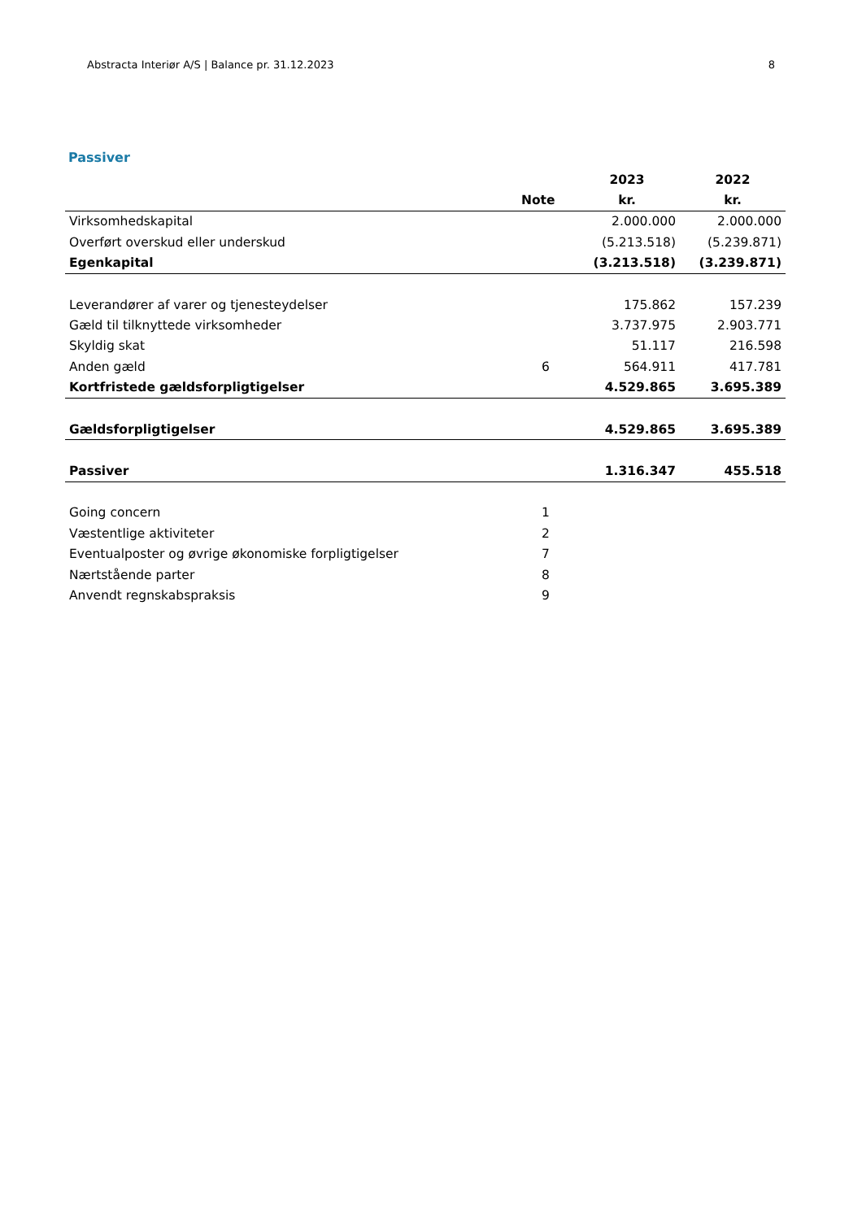Abstracta Interiør A/S | Balance pr. 31.12.2023 8
Passiver
| | | 2023 | 2022 |
| --- | --- | --- | --- |
| | Note | kr. | kr. |
| Virksomhedskapital | | 2.000.000 | 2.000.000 |
| Overført overskud eller underskud | | (5.213.518) | (5.239.871) |
| Egenkapital | | (3.213.518) | (3.239.871) |
| Leverandører af varer og tjenesteydelser | | 175.862 | 157.239 |
| Gæld til tilknyttede virksomheder | | 3.737.975 | 2.903.771 |
| Skyldig skat | | 51.117 | 216.598 |
| Anden gæld | 6 | 564.911 | 417.781 |
| Kortfristede gældsforpligtigelser | | 4.529.865 | 3.695.389 |
| Gældsforpligtigelser | | 4.529.865 | 3.695.389 |
| Passiver | | 1.316.347 | 455.518 |
| Going concern | 1 | | |
| Væstentlige aktiviteter | 2 | | |
| Eventualposter og øvrige økonomiske forpligtigelser | 7 | | |
| Nærtstående parter | 8 | | |
| Anvendt regnskabspraksis | 9 | | |